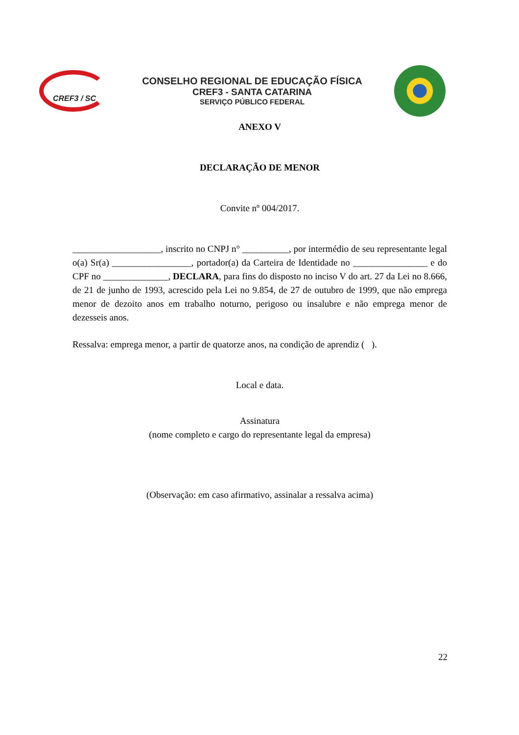CREF3 / SC
CONSELHO REGIONAL DE EDUCAÇÃO FÍSICA
CREF3 - SANTA CATARINA
SERVIÇO PÚBLICO FEDERAL
ANEXO V
DECLARAÇÃO DE MENOR
Convite nº 004/2017.
___________________, inscrito no CNPJ n° __________, por intermédio de seu representante legal o(a) Sr(a) _________________, portador(a) da Carteira de Identidade no ________________ e do CPF no ______________, DECLARA, para fins do disposto no inciso V do art. 27 da Lei no 8.666, de 21 de junho de 1993, acrescido pela Lei no 9.854, de 27 de outubro de 1999, que não emprega menor de dezoito anos em trabalho noturno, perigoso ou insalubre e não emprega menor de dezesseis anos.
Ressalva: emprega menor, a partir de quatorze anos, na condição de aprendiz ( ).
Local e data.
Assinatura
(nome completo e cargo do representante legal da empresa)
(Observação: em caso afirmativo, assinalar a ressalva acima)
22